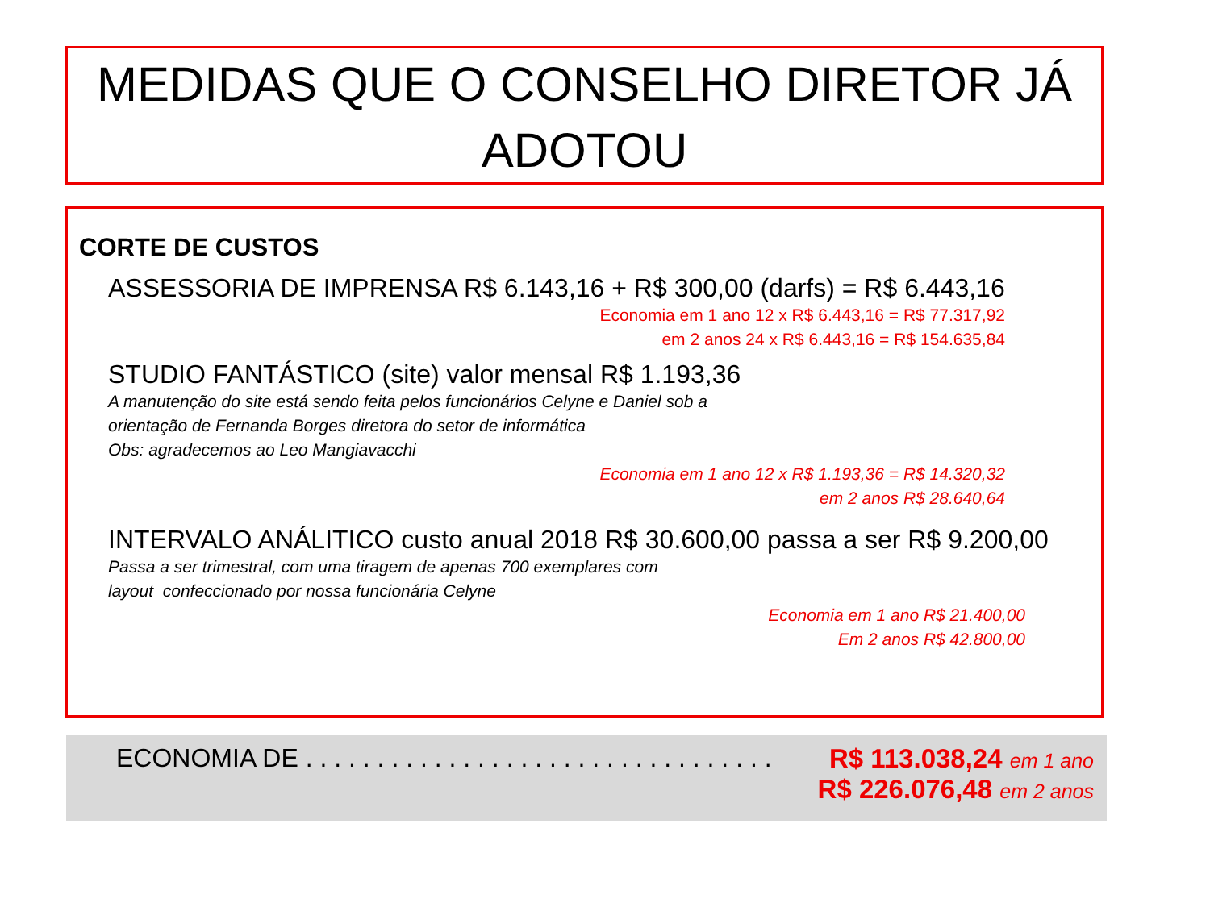MEDIDAS QUE O CONSELHO DIRETOR JÁ
ADOTOU
CORTE DE CUSTOS
ASSESSORIA DE IMPRENSA R$ 6.143,16 + R$ 300,00 (darfs) = R$ 6.443,16
Economia em 1 ano 12 x R$ 6.443,16 = R$ 77.317,92
em 2 anos 24 x R$ 6.443,16 = R$ 154.635,84
STUDIO FANTÁSTICO (site) valor mensal R$ 1.193,36
A manutenção do site está sendo feita pelos funcionários Celyne e Daniel sob a
orientação de Fernanda Borges diretora do setor de informática
Obs: agradecemos ao Leo Mangiavacchi
Economia em 1 ano 12 x R$ 1.193,36 = R$ 14.320,32
em 2 anos R$ 28.640,64
INTERVALO ANÁLITICO custo anual 2018 R$ 30.600,00 passa a ser R$ 9.200,00
Passa a ser trimestral, com uma tiragem de apenas 700 exemplares com
layout confeccionado por nossa funcionária Celyne
Economia em 1 ano R$ 21.400,00
Em 2 anos R$ 42.800,00
ECONOMIA DE . . . . . . . . . . . . . . . . . . . . . . . . . . . . . . . . . R$ 113.038,24 em 1 ano
R$ 226.076,48 em 2 anos